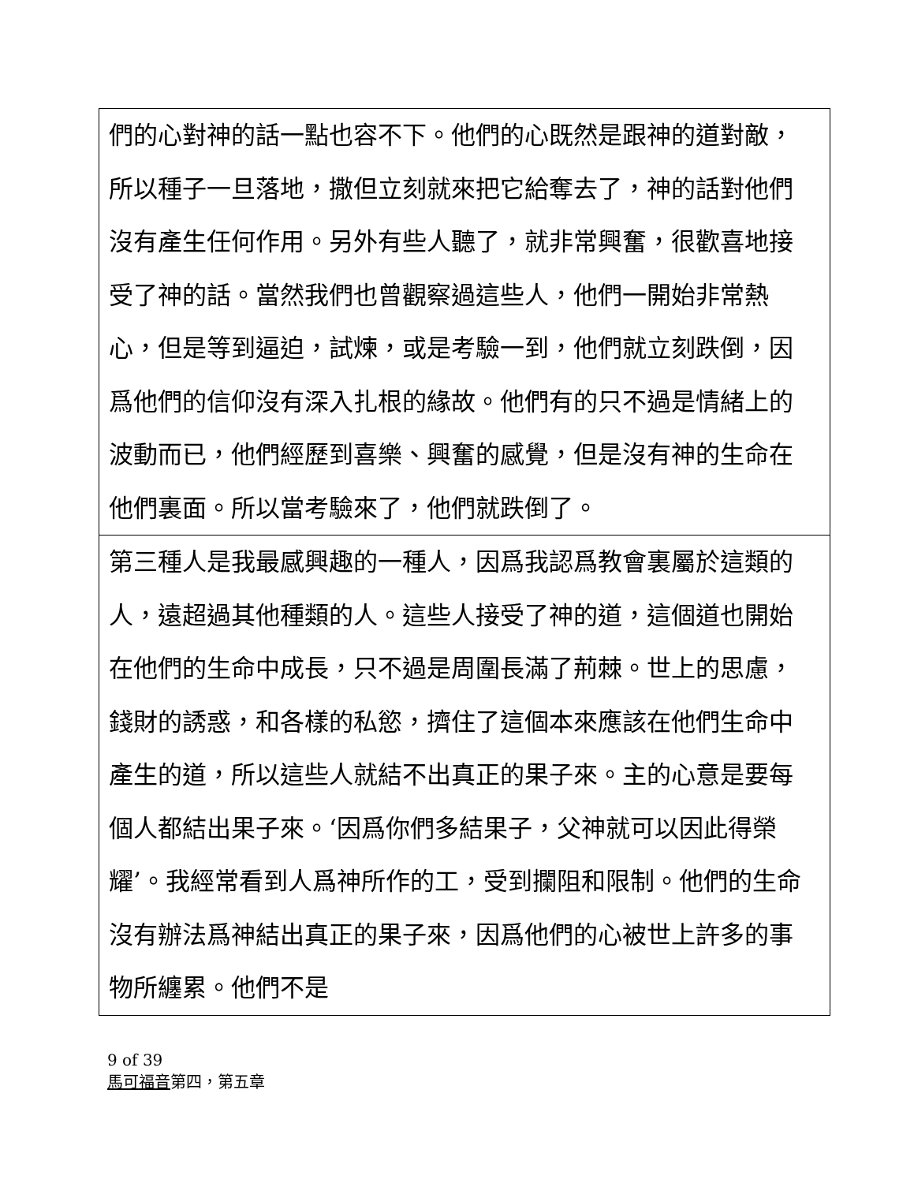們的心對神的話一點也容不下。他們的心既然是跟神的道對敵，所以種子一旦落地，撒但立刻就來把它給奪去了，神的話對他們沒有產生任何作用。另外有些人聽了，就非常興奮，很歡喜地接受了神的話。當然我們也曾觀察過這些人，他們一開始非常熱心，但是等到逼迫，試煉，或是考驗一到，他們就立刻跌倒，因爲他們的信仰沒有深入扎根的緣故。他們有的只不過是情緒上的波動而已，他們經歷到喜樂、興奮的感覺，但是沒有神的生命在他們裏面。所以當考驗來了，他們就跌倒了。
第三種人是我最感興趣的一種人，因爲我認爲教會裏屬於這類的人，遠超過其他種類的人。這些人接受了神的道，這個道也開始在他們的生命中成長，只不過是周圍長滿了荊棘。世上的思慮，錢財的誘惑，和各樣的私慾，擠住了這個本來應該在他們生命中產生的道，所以這些人就結不出真正的果子來。主的心意是要每個人都結出果子來。‘因爲你們多結果子，父神就可以因此得榮耀’。我經常看到人爲神所作的工，受到攔阻和限制。他們的生命沒有辦法爲神結出真正的果子來，因爲他們的心被世上許多的事物所纏累。他們不是
9 of 39
馬可福音第四，第五章